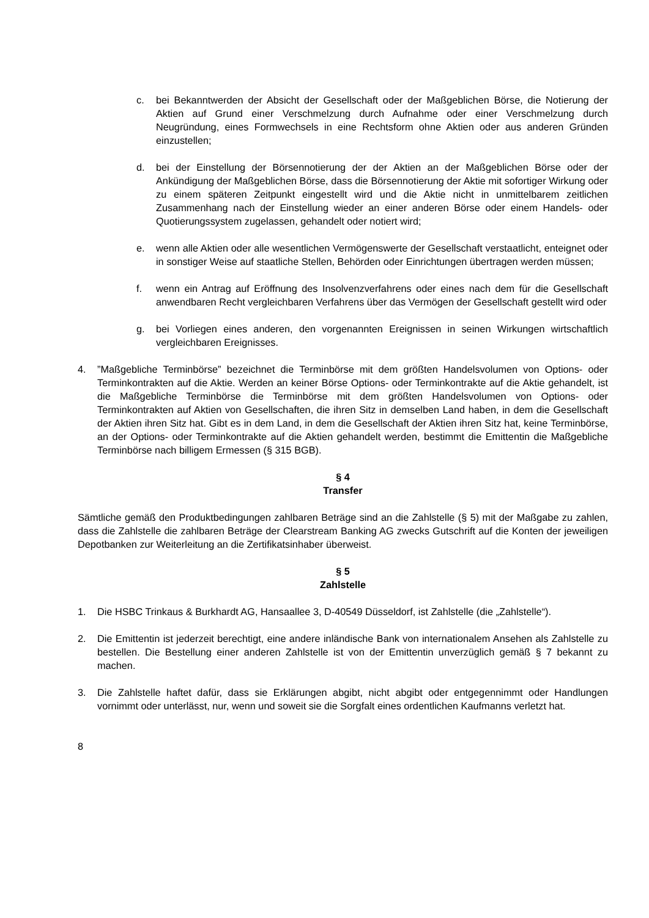c. bei Bekanntwerden der Absicht der Gesellschaft oder der Maßgeblichen Börse, die Notierung der Aktien auf Grund einer Verschmelzung durch Aufnahme oder einer Verschmelzung durch Neugründung, eines Formwechsels in eine Rechtsform ohne Aktien oder aus anderen Gründen einzustellen;
d. bei der Einstellung der Börsennotierung der der Aktien an der Maßgeblichen Börse oder der Ankündigung der Maßgeblichen Börse, dass die Börsennotierung der Aktie mit sofortiger Wirkung oder zu einem späteren Zeitpunkt eingestellt wird und die Aktie nicht in unmittelbarem zeitlichen Zusammenhang nach der Einstellung wieder an einer anderen Börse oder einem Handels- oder Quotierungssystem zugelassen, gehandelt oder notiert wird;
e. wenn alle Aktien oder alle wesentlichen Vermögenswerte der Gesellschaft verstaatlicht, enteignet oder in sonstiger Weise auf staatliche Stellen, Behörden oder Einrichtungen übertragen werden müssen;
f. wenn ein Antrag auf Eröffnung des Insolvenzverfahrens oder eines nach dem für die Gesellschaft anwendbaren Recht vergleichbaren Verfahrens über das Vermögen der Gesellschaft gestellt wird oder
g. bei Vorliegen eines anderen, den vorgenannten Ereignissen in seinen Wirkungen wirtschaftlich vergleichbaren Ereignisses.
4.”Maßgebliche Terminbörse” bezeichnet die Terminbörse mit dem größten Handelsvolumen von Options- oder Terminkontrakten auf die Aktie. Werden an keiner Börse Options- oder Terminkontrakte auf die Aktie gehandelt, ist die Maßgebliche Terminbörse die Terminbörse mit dem größten Handelsvolumen von Options- oder Terminkontrakten auf Aktien von Gesellschaften, die ihren Sitz in demselben Land haben, in dem die Gesellschaft der Aktien ihren Sitz hat. Gibt es in dem Land, in dem die Gesellschaft der Aktien ihren Sitz hat, keine Terminbörse, an der Options- oder Terminkontrakte auf die Aktien gehandelt werden, bestimmt die Emittentin die Maßgebliche Terminbörse nach billigem Ermessen (§ 315 BGB).
§ 4
Transfer
Sämtliche gemäß den Produktbedingungen zahlbaren Beträge sind an die Zahlstelle (§ 5) mit der Maßgabe zu zahlen, dass die Zahlstelle die zahlbaren Beträge der Clearstream Banking AG zwecks Gutschrift auf die Konten der jeweiligen Depotbanken zur Weiterleitung an die Zertifikatsinhaber überweist.
§ 5
Zahlstelle
1. Die HSBC Trinkaus & Burkhardt AG, Hansaallee 3, D-40549 Düsseldorf, ist Zahlstelle (die „Zahlstelle“).
2. Die Emittentin ist jederzeit berechtigt, eine andere inländische Bank von internationalem Ansehen als Zahlstelle zu bestellen. Die Bestellung einer anderen Zahlstelle ist von der Emittentin unverzüglich gemäß § 7 bekannt zu machen.
3. Die Zahlstelle haftet dafür, dass sie Erklärungen abgibt, nicht abgibt oder entgegennimmt oder Handlungen vornimmt oder unterlässt, nur, wenn und soweit sie die Sorgfalt eines ordentlichen Kaufmanns verletzt hat.
8